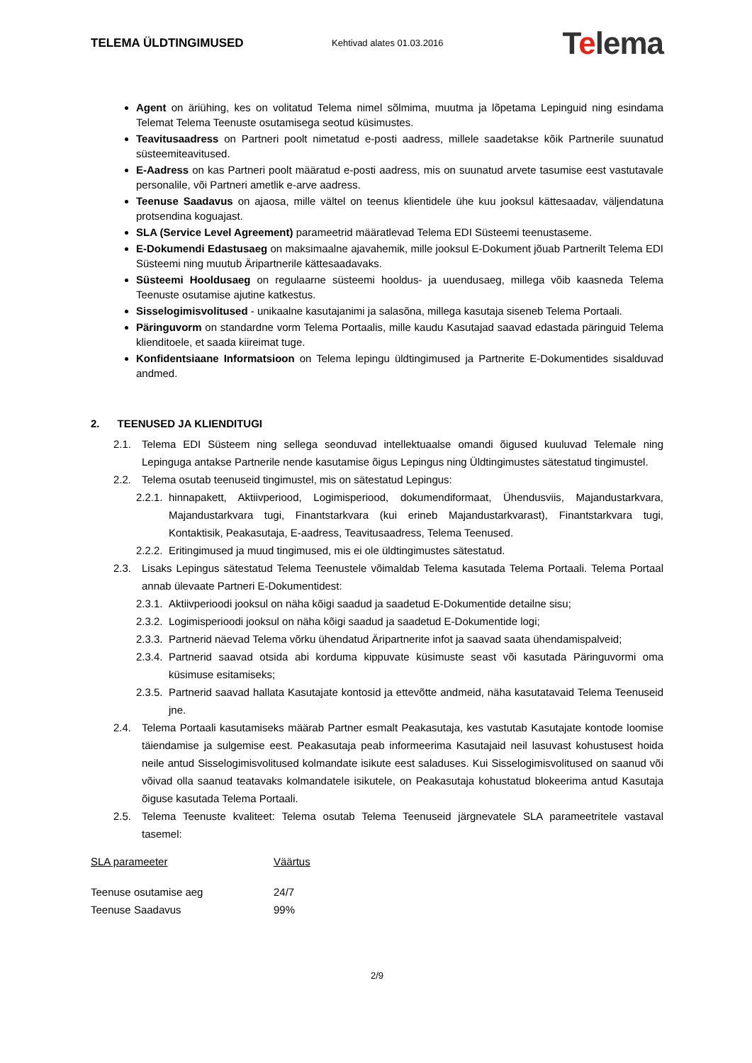TELEMA ÜLDTINGIMUSED
Kehtivad alates 01.03.2016
Telema
Agent on äriühing, kes on volitatud Telema nimel sõlmima, muutma ja lõpetama Lepinguid ning esindama Telemat Telema Teenuste osutamisega seotud küsimustes.
Teavitusaadress on Partneri poolt nimetatud e-posti aadress, millele saadetakse kõik Partnerile suunatud süsteemiteavitused.
E-Aadress on kas Partneri poolt määratud e-posti aadress, mis on suunatud arvete tasumise eest vastutavale personalile, või Partneri ametlik e-arve aadress.
Teenuse Saadavus on ajaosa, mille vältel on teenus klientidele ühe kuu jooksul kättesaadav, väljendatuna protsendina koguajast.
SLA (Service Level Agreement) parameetrid määratlevad Telema EDI Süsteemi teenustaseme.
E-Dokumendi Edastusaeg on maksimaalne ajavahemik, mille jooksul E-Dokument jõuab Partnerilt Telema EDI Süsteemi ning muutub Äripartnerile kättesaadavaks.
Süsteemi Hooldusaeg on regulaarne süsteemi hooldus- ja uuendusaeg, millega võib kaasneda Telema Teenuste osutamise ajutine katkestus.
Sisselogimisvolitused - unikaalne kasutajanimi ja salasõna, millega kasutaja siseneb Telema Portaali.
Päringuvorm on standardne vorm Telema Portaalis, mille kaudu Kasutajad saavad edastada päringuid Telema klienditoele, et saada kiireimat tuge.
Konfidentsiaane Informatsioon on Telema lepingu üldtingimused ja Partnerite E-Dokumentides sisalduvad andmed.
2. TEENUSED JA KLIENDITUGI
2.1. Telema EDI Süsteem ning sellega seonduvad intellektuaalse omandi õigused kuuluvad Telemale ning Lepinguga antakse Partnerile nende kasutamise õigus Lepingus ning Üldtingimustes sätestatud tingimustel.
2.2. Telema osutab teenuseid tingimustel, mis on sätestatud Lepingus:
2.2.1. hinnapakett, Aktiivperiood, Logimisperiood, dokumendiformaat, Ühendusviis, Majandustarkvara, Majandustarkvara tugi, Finantstarkvara (kui erineb Majandustarkvarast), Finantstarkvara tugi, Kontaktisik, Peakasutaja, E-aadress, Teavitusaadress, Telema Teenused.
2.2.2. Eritingimused ja muud tingimused, mis ei ole üldtingimustes sätestatud.
2.3. Lisaks Lepingus sätestatud Telema Teenustele võimaldab Telema kasutada Telema Portaali. Telema Portaal annab ülevaate Partneri E-Dokumentidest:
2.3.1. Aktiivperioodi jooksul on näha kõigi saadud ja saadetud E-Dokumentide detailne sisu;
2.3.2. Logimisperioodi jooksul on näha kõigi saadud ja saadetud E-Dokumentide logi;
2.3.3. Partnerid näevad Telema võrku ühendatud Äripartnerite infot ja saavad saata ühendamispalveid;
2.3.4. Partnerid saavad otsida abi korduma kippuvate küsimuste seast või kasutada Päringuvormi oma küsimuse esitamiseks;
2.3.5. Partnerid saavad hallata Kasutajate kontosid ja ettevõtte andmeid, näha kasutatavaid Telema Teenuseid jne.
2.4. Telema Portaali kasutamiseks määrab Partner esmalt Peakasutaja, kes vastutab Kasutajate kontode loomise täiendamise ja sulgemise eest. Peakasutaja peab informeerima Kasutajaid neil lasuvast kohustusest hoida neile antud Sisselogimisvolitused kolmandate isikute eest saladuses. Kui Sisselogimisvolitused on saanud või võivad olla saanud teatavaks kolmandatele isikutele, on Peakasutaja kohustatud blokeerima antud Kasutaja õiguse kasutada Telema Portaali.
2.5. Telema Teenuste kvaliteet: Telema osutab Telema Teenuseid järgnevatele SLA parameetritele vastaval tasemel:
| SLA parameeter | Väärtus |
| --- | --- |
| Teenuse osutamise aeg | 24/7 |
| Teenuse Saadavus | 99% |
2/9